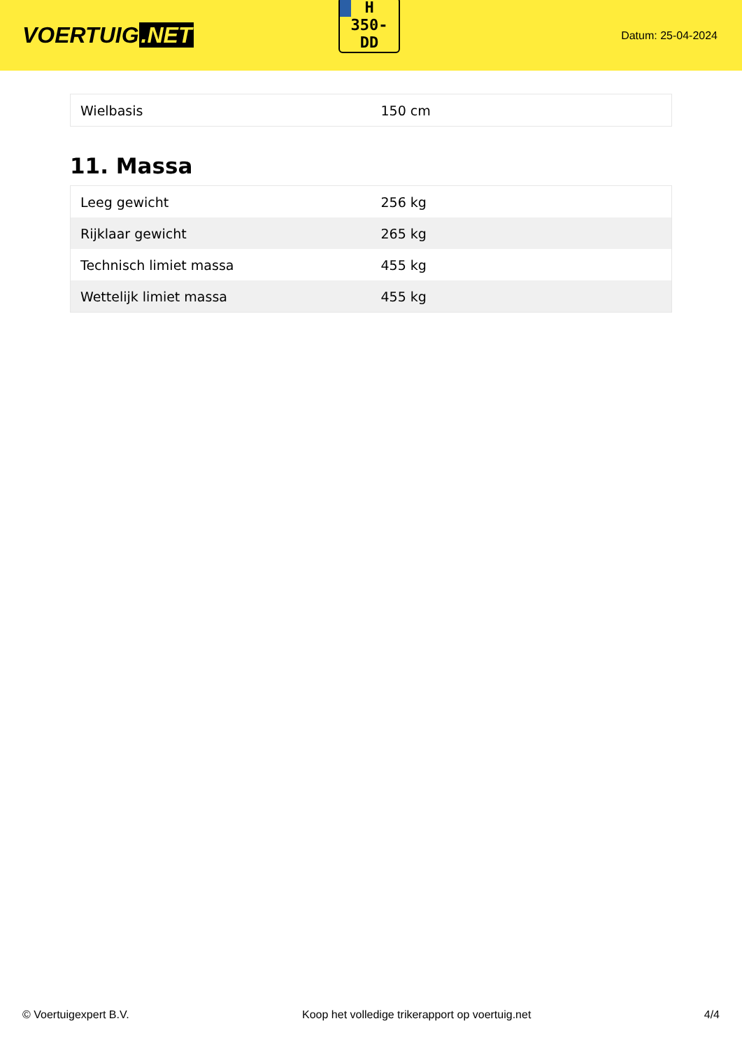VOERTUIG.NET
Datum: 25-04-2024
H
350-
DD
| Wielbasis | 150 cm |
11. Massa
| Leeg gewicht | 256 kg |
| Rijklaar gewicht | 265 kg |
| Technisch limiet massa | 455 kg |
| Wettelijk limiet massa | 455 kg |
© Voertuigexpert B.V. Koop het volledige trikerapport op voertuig.net 4/4